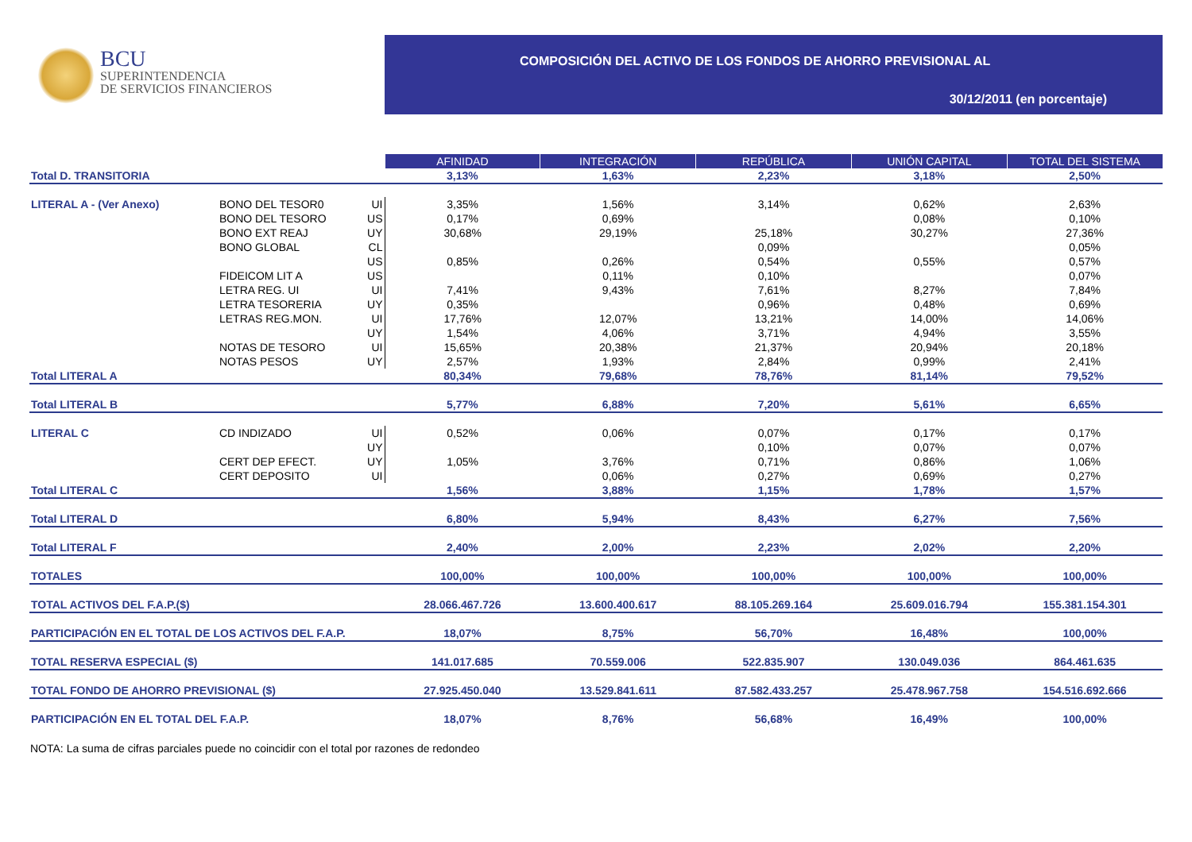BCU
SUPERINTENDENCIA
DE SERVICIOS FINANCIEROS
COMPOSICIÓN DEL ACTIVO DE LOS FONDOS DE AHORRO PREVISIONAL AL
30/12/2011 (en porcentaje)
| | | | AFINIDAD | INTEGRACIÓN | REPÚBLICA | UNIÓN CAPITAL | TOTAL DEL SISTEMA |
| Total D. TRANSITORIA | | | 3,13% | 1,63% | 2,23% | 3,18% | 2,50% |
| LITERAL A - (Ver Anexo) | BONO DEL TESOR0 | UI | 3,35% | 1,56% | 3,14% | 0,62% | 2,63% |
| | BONO DEL TESORO | US | 0,17% | 0,69% | | 0,08% | 0,10% |
| | BONO EXT REAJ | UY | 30,68% | 29,19% | 25,18% | 30,27% | 27,36% |
| | BONO GLOBAL | CL | | | 0,09% | | 0,05% |
| | | US | 0,85% | 0,26% | 0,54% | 0,55% | 0,57% |
| | FIDEICOM LIT A | US | | 0,11% | 0,10% | | 0,07% |
| | LETRA REG. UI | UI | 7,41% | 9,43% | 7,61% | 8,27% | 7,84% |
| | LETRA TESORERIA | UY | 0,35% | | 0,96% | 0,48% | 0,69% |
| | LETRAS REG.MON. | UI | 17,76% | 12,07% | 13,21% | 14,00% | 14,06% |
| | | UY | 1,54% | 4,06% | 3,71% | 4,94% | 3,55% |
| | NOTAS DE TESORO | UI | 15,65% | 20,38% | 21,37% | 20,94% | 20,18% |
| | NOTAS PESOS | UY | 2,57% | 1,93% | 2,84% | 0,99% | 2,41% |
| Total LITERAL A | | | 80,34% | 79,68% | 78,76% | 81,14% | 79,52% |
| Total LITERAL B | | | 5,77% | 6,88% | 7,20% | 5,61% | 6,65% |
| LITERAL C | CD INDIZADO | UI | 0,52% | 0,06% | 0,07% | 0,17% | 0,17% |
| | | UY | | | 0,10% | 0,07% | 0,07% |
| | CERT DEP EFECT. | UY | 1,05% | 3,76% | 0,71% | 0,86% | 1,06% |
| | CERT DEPOSITO | UI | | 0,06% | 0,27% | 0,69% | 0,27% |
| Total LITERAL C | | | 1,56% | 3,88% | 1,15% | 1,78% | 1,57% |
| Total LITERAL D | | | 6,80% | 5,94% | 8,43% | 6,27% | 7,56% |
| Total LITERAL F | | | 2,40% | 2,00% | 2,23% | 2,02% | 2,20% |
| TOTALES | | | 100,00% | 100,00% | 100,00% | 100,00% | 100,00% |
| TOTAL ACTIVOS DEL F.A.P.($) | | | 28.066.467.726 | 13.600.400.617 | 88.105.269.164 | 25.609.016.794 | 155.381.154.301 |
| PARTICIPACIÓN EN EL TOTAL DE LOS ACTIVOS DEL F.A.P. | | | 18,07% | 8,75% | 56,70% | 16,48% | 100,00% |
| TOTAL RESERVA ESPECIAL ($) | | | 141.017.685 | 70.559.006 | 522.835.907 | 130.049.036 | 864.461.635 |
| TOTAL FONDO DE AHORRO PREVISIONAL ($) | | | 27.925.450.040 | 13.529.841.611 | 87.582.433.257 | 25.478.967.758 | 154.516.692.666 |
| PARTICIPACIÓN EN EL TOTAL DEL F.A.P. | | | 18,07% | 8,76% | 56,68% | 16,49% | 100,00% |
NOTA: La suma de cifras parciales puede no coincidir con el total por razones de redondeo